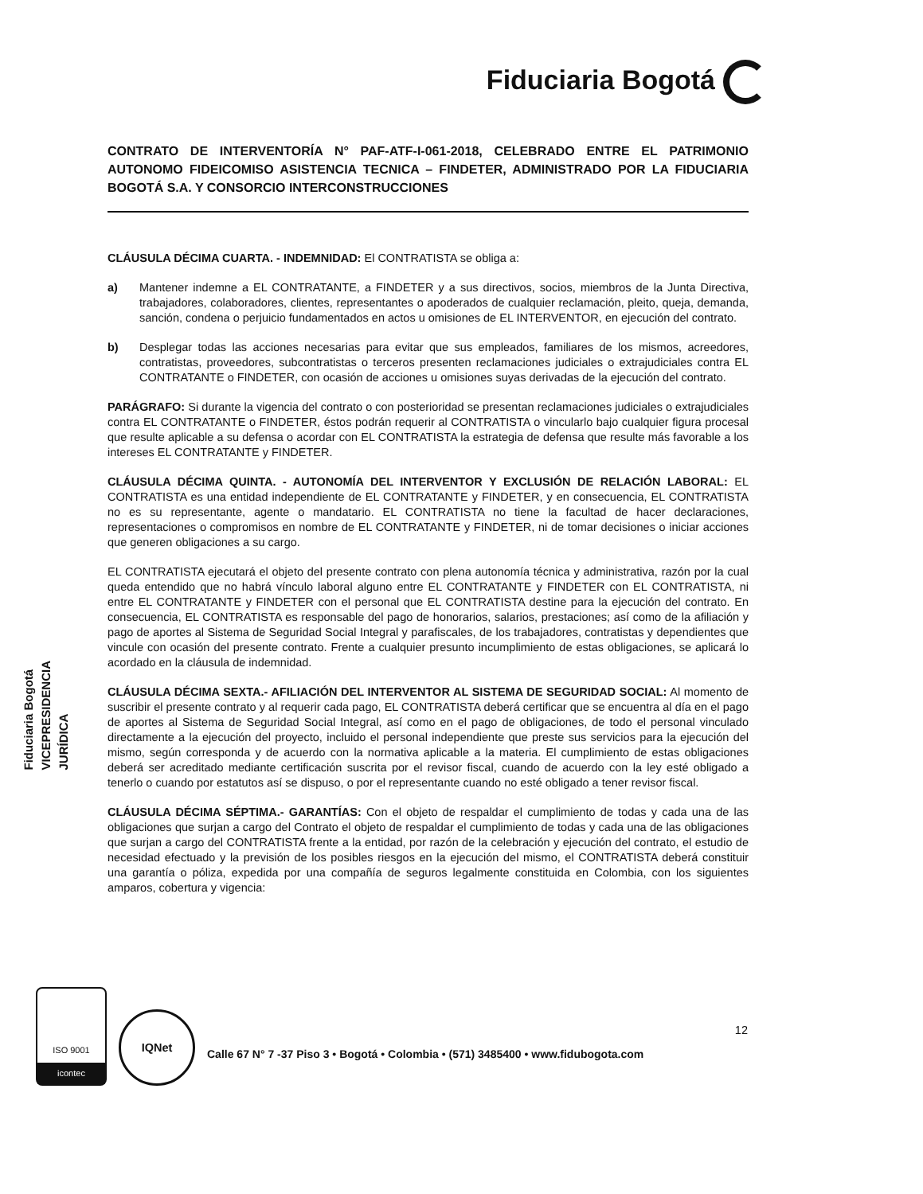Fiduciaria Bogotá
CONTRATO DE INTERVENTORÍA N° PAF-ATF-I-061-2018, CELEBRADO ENTRE EL PATRIMONIO AUTONOMO FIDEICOMISO ASISTENCIA TECNICA – FINDETER, ADMINISTRADO POR LA FIDUCIARIA BOGOTÁ S.A. Y CONSORCIO INTERCONSTRUCCIONES
CLÁUSULA DÉCIMA CUARTA. - INDEMNIDAD: El CONTRATISTA se obliga a:
a) Mantener indemne a EL CONTRATANTE, a FINDETER y a sus directivos, socios, miembros de la Junta Directiva, trabajadores, colaboradores, clientes, representantes o apoderados de cualquier reclamación, pleito, queja, demanda, sanción, condena o perjuicio fundamentados en actos u omisiones de EL INTERVENTOR, en ejecución del contrato.
b) Desplegar todas las acciones necesarias para evitar que sus empleados, familiares de los mismos, acreedores, contratistas, proveedores, subcontratistas o terceros presenten reclamaciones judiciales o extrajudiciales contra EL CONTRATANTE o FINDETER, con ocasión de acciones u omisiones suyas derivadas de la ejecución del contrato.
PARÁGRAFO: Si durante la vigencia del contrato o con posterioridad se presentan reclamaciones judiciales o extrajudiciales contra EL CONTRATANTE o FINDETER, éstos podrán requerir al CONTRATISTA o vincularlo bajo cualquier figura procesal que resulte aplicable a su defensa o acordar con EL CONTRATISTA la estrategia de defensa que resulte más favorable a los intereses EL CONTRATANTE y FINDETER.
CLÁUSULA DÉCIMA QUINTA. - AUTONOMÍA DEL INTERVENTOR Y EXCLUSIÓN DE RELACIÓN LABORAL: EL CONTRATISTA es una entidad independiente de EL CONTRATANTE y FINDETER, y en consecuencia, EL CONTRATISTA no es su representante, agente o mandatario. EL CONTRATISTA no tiene la facultad de hacer declaraciones, representaciones o compromisos en nombre de EL CONTRATANTE y FINDETER, ni de tomar decisiones o iniciar acciones que generen obligaciones a su cargo.
EL CONTRATISTA ejecutará el objeto del presente contrato con plena autonomía técnica y administrativa, razón por la cual queda entendido que no habrá vínculo laboral alguno entre EL CONTRATANTE y FINDETER con EL CONTRATISTA, ni entre EL CONTRATANTE y FINDETER con el personal que EL CONTRATISTA destine para la ejecución del contrato. En consecuencia, EL CONTRATISTA es responsable del pago de honorarios, salarios, prestaciones; así como de la afiliación y pago de aportes al Sistema de Seguridad Social Integral y parafiscales, de los trabajadores, contratistas y dependientes que vincule con ocasión del presente contrato. Frente a cualquier presunto incumplimiento de estas obligaciones, se aplicará lo acordado en la cláusula de indemnidad.
CLÁUSULA DÉCIMA SEXTA.- AFILIACIÓN DEL INTERVENTOR AL SISTEMA DE SEGURIDAD SOCIAL: Al momento de suscribir el presente contrato y al requerir cada pago, EL CONTRATISTA deberá certificar que se encuentra al día en el pago de aportes al Sistema de Seguridad Social Integral, así como en el pago de obligaciones, de todo el personal vinculado directamente a la ejecución del proyecto, incluido el personal independiente que preste sus servicios para la ejecución del mismo, según corresponda y de acuerdo con la normativa aplicable a la materia. El cumplimiento de estas obligaciones deberá ser acreditado mediante certificación suscrita por el revisor fiscal, cuando de acuerdo con la ley esté obligado a tenerlo o cuando por estatutos así se dispuso, o por el representante cuando no esté obligado a tener revisor fiscal.
CLÁUSULA DÉCIMA SÉPTIMA.- GARANTÍAS: Con el objeto de respaldar el cumplimiento de todas y cada una de las obligaciones que surjan a cargo del Contrato el objeto de respaldar el cumplimiento de todas y cada una de las obligaciones que surjan a cargo del CONTRATISTA frente a la entidad, por razón de la celebración y ejecución del contrato, el estudio de necesidad efectuado y la previsión de los posibles riesgos en la ejecución del mismo, el CONTRATISTA deberá constituir una garantía o póliza, expedida por una compañía de seguros legalmente constituida en Colombia, con los siguientes amparos, cobertura y vigencia:
Fiduciaria Bogotá
VICEPRESIDENCIA
JURÍDICA
12
ISO 9001
icontec
IQNet
Calle 67 N° 7 -37 Piso 3 • Bogotá • Colombia • (571) 3485400 • www.fidubogota.com